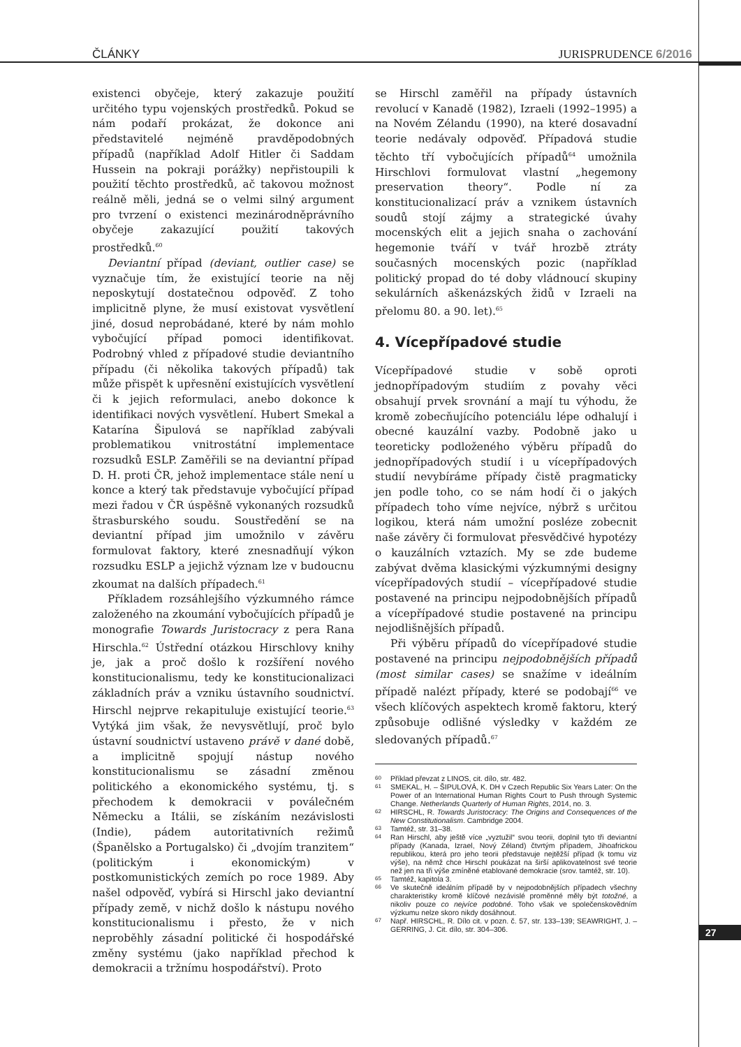ČLÁNKY JURISPRUDENCE 6/2016
existenci obyčeje, který zakazuje použití určitého typu vojenských prostředků. Pokud se nám podaří prokázat, že dokonce ani představitelé nejméně pravděpodobných případů (například Adolf Hitler či Saddam Hussein na pokraji porážky) nepřistoupili k použití těchto prostředků, ač takovou možnost reálně měli, jedná se o velmi silný argument pro tvrzení o existenci mezinárodněprávního obyčeje zakazující použití takových prostředků.<sup>60</sup>
Deviantní případ (deviant, outlier case) se vyznačuje tím, že existující teorie na něj neposkytují dostatečnou odpověď. Z toho implicitně plyne, že musí existovat vysvětlení jiné, dosud neprobádané, které by nám mohlo vybočující případ pomoci identifikovat. Podrobný vhled z případové studie deviantního případu (či několika takových případů) tak může přispět k upřesnění existujících vysvětlení či k jejich reformulaci, anebo dokonce k identifikaci nových vysvětlení. Hubert Smekal a Katarína Šipulová se například zabývali problematikou vnitrostátní implementace rozsudků ESLP. Zaměřili se na deviantní případ D. H. proti ČR, jehož implementace stále není u konce a který tak představuje vybočující případ mezi řadou v ČR úspěšně vykonaných rozsudků štrasburského soudu. Soustředění se na deviantní případ jim umožnilo v závěru formulovat faktory, které znesnadňují výkon rozsudku ESLP a jejichž význam lze v budoucnu zkoumat na dalších případech.<sup>61</sup>
Příkladem rozsáhlejšího výzkumného rámce založeného na zkoumání vybočujících případů je monografie Towards Juristocracy z pera Rana Hirschla.<sup>62</sup> Ústřední otázkou Hirschlovy knihy je, jak a proč došlo k rozšíření nového konstitucionalismu, tedy ke konstitucionalizaci základních práv a vzniku ústavního soudnictví. Hirschl nejprve rekapituluje existující teorie.<sup>63</sup> Vytýká jim však, že nevysvětlují, proč bylo ústavní soudnictví ustaveno právě v dané době, a implicitně spojují nástup nového konstitucionalismu se zásadní změnou politického a ekonomického systému, tj. s přechodem k demokracii v poválečném Německu a Itálii, se získáním nezávislosti (Indie), pádem autoritativních režimů (Španělsko a Portugalsko) či „dvojím tranzitem“ (politickým i ekonomickým) v postkomunistických zemích po roce 1989. Aby našel odpověď, vybírá si Hirschl jako deviantní případy země, v nichž došlo k nástupu nového konstitucionalismu i přesto, že v nich neproběhly zásadní politické či hospodářské změny systému (jako například přechod k demokracii a tržnímu hospodářství). Proto
se Hirschl zaměřil na případy ústavních revolucí v Kanadě (1982), Izraeli (1992–1995) a na Novém Zélandu (1990), na které dosavadní teorie nedávaly odpověď. Případová studie těchto tří vybočujících případů<sup>64</sup> umožnila Hirschlovi formulovat vlastní „hegemony preservation theory“. Podle ní za konstitucionalizací práv a vznikem ústavních soudů stojí zájmy a strategické úvahy mocenských elit a jejich snaha o zachování hegemonie tváří v tvář hrozbě ztráty současných mocenských pozic (například politický propad do té doby vládnoucí skupiny sekulárních aškenázských židů v Izraeli na přelomu 80. a 90. let).<sup>65</sup>
4. Vícepřípadové studie
Vícepřípadové studie v sobě oproti jednopřípadovým studiím z povahy věci obsahují prvek srovnání a mají tu výhodu, že kromě zobecňujícího potenciálu lépe odhalují i obecné kauzální vazby. Podobně jako u teoreticky podloženého výběru případů do jednopřípadových studií i u vícepřípadových studií nevybíráme případy čistě pragmaticky jen podle toho, co se nám hodí či o jakých případech toho víme nejvíce, nýbrž s určitou logikou, která nám umožní posléze zobecnit naše závěry či formulovat přesvědčivé hypotézy o kauzálních vztazích. My se zde budeme zabývat dvěma klasickými výzkumnými designy vícepřípadových studií – vícepřípadové studie postavené na principu nejpodobnějších případů a vícepřípadové studie postavené na principu nejodlišnějších případů.
Při výběru případů do vícepřípadové studie postavené na principu nejpodobnějších případů (most similar cases) se snažíme v ideálním případě nalézt případy, které se podobají<sup>66</sup> ve všech klíčových aspektech kromě faktoru, který způsobuje odlišné výsledky v každém ze sledovaných případů.<sup>67</sup>
60 Příklad převzat z LINOS, cit. dílo, str. 482.
61 SMEKAL, H. – ŠIPULOVÁ, K. DH v Czech Republic Six Years Later: On the Power of an International Human Rights Court to Push through Systemic Change. Netherlands Quarterly of Human Rights, 2014, no. 3.
62 HIRSCHL, R. Towards Juristocracy: The Origins and Consequences of the New Constitutionalism. Cambridge 2004.
63 Tamtéž, str. 31–38.
64 Ran Hirschl, aby ještě více „vyztužil“ svou teorii, doplnil tyto tři deviantní případy (Kanada, Izrael, Nový Zéland) čtvrtým případem, Jihoafrickou republikou, která pro jeho teorii představuje nejtěžší případ (k tomu viz výše), na němž chce Hirschl poukázat na širší aplikovatelnost své teorie než jen na tři výše zmíněné etablované demokracie (srov. tamtéž, str. 10).
65 Tamtéž, kapitola 3.
66 Ve skutečně ideálním případě by v nejpodobnějších případech všechny charakteristiky kromě klíčové nezávislé proměnné měly být totožné, a nikoliv pouze co nejvíce podobné. Toho však ve společenskovědním výzkumu nelze skoro nikdy dosáhnout.
67 Např. HIRSCHL, R. Dílo cit. v pozn. č. 57, str. 133–139; SEAWRIGHT, J. – GERRING, J. Cit. dílo, str. 304–306.
27